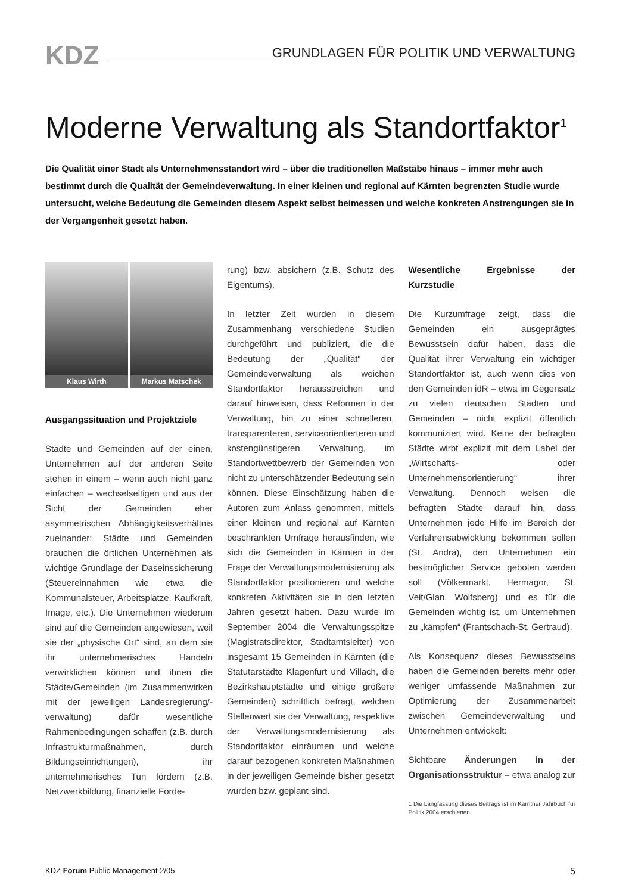KDZ
GRUNDLAGEN FÜR POLITIK UND VERWALTUNG
Moderne Verwaltung als Standortfaktor<sup>1</sup>
Die Qualität einer Stadt als Unternehmensstandort wird – über die traditionellen Maßstäbe hinaus – immer mehr auch bestimmt durch die Qualität der Gemeindeverwaltung. In einer kleinen und regional auf Kärnten begrenzten Studie wurde untersucht, welche Bedeutung die Gemeinden diesem Aspekt selbst beimessen und welche konkreten Anstrengungen sie in der Vergangenheit gesetzt haben.
Klaus Wirth Markus Matschek
Ausgangssituation und Projektziele
Städte und Gemeinden auf der einen, Unternehmen auf der anderen Seite stehen in einem – wenn auch nicht ganz einfachen – wechselseitigen und aus der Sicht der Gemeinden eher asymmetrischen Abhängigkeitsverhältnis zueinander: Städte und Gemeinden brauchen die örtlichen Unternehmen als wichtige Grundlage der Daseinssicherung (Steuereinnahmen wie etwa die Kommunalsteuer, Arbeitsplätze, Kaufkraft, Image, etc.). Die Unternehmen wiederum sind auf die Gemeinden angewiesen, weil sie der „physische Ort“ sind, an dem sie ihr unternehmerisches Handeln verwirklichen können und ihnen die Städte/Gemeinden (im Zusammenwirken mit der jeweiligen Landesregierung/-verwaltung) dafür wesentliche Rahmenbedingungen schaffen (z.B. durch Infrastrukturmaßnahmen, durch Bildungseinrichtungen), ihr unternehmerisches Tun fördern (z.B. Netzwerkbildung, finanzielle Förde-
rung) bzw. absichern (z.B. Schutz des Eigentums).
In letzter Zeit wurden in diesem Zusammenhang verschiedene Studien durchgeführt und publiziert, die die Bedeutung der „Qualität“ der Gemeindeverwaltung als weichen Standortfaktor herausstreichen und darauf hinweisen, dass Reformen in der Verwaltung, hin zu einer schnelleren, transparenteren, serviceorientierteren und kostengünstigeren Verwaltung, im Standortwettbewerb der Gemeinden von nicht zu unterschätzender Bedeutung sein können. Diese Einschätzung haben die Autoren zum Anlass genommen, mittels einer kleinen und regional auf Kärnten beschränkten Umfrage herausfinden, wie sich die Gemeinden in Kärnten in der Frage der Verwaltungsmodernisierung als Standortfaktor positionieren und welche konkreten Aktivitäten sie in den letzten Jahren gesetzt haben. Dazu wurde im September 2004 die Verwaltungsspitze (Magistratsdirektor, Stadtamtsleiter) von insgesamt 15 Gemeinden in Kärnten (die Statutarstädte Klagenfurt und Villach, die Bezirkshauptstädte und einige größere Gemeinden) schriftlich befragt, welchen Stellenwert sie der Verwaltung, respektive der Verwaltungsmodernisierung als Standortfaktor einräumen und welche darauf bezogenen konkreten Maßnahmen in der jeweiligen Gemeinde bisher gesetzt wurden bzw. geplant sind.
Wesentliche Ergebnisse der Kurzstudie
Die Kurzumfrage zeigt, dass die Gemeinden ein ausgeprägtes Bewusstsein dafür haben, dass die Qualität ihrer Verwaltung ein wichtiger Standortfaktor ist, auch wenn dies von den Gemeinden idR – etwa im Gegensatz zu vielen deutschen Städten und Gemeinden – nicht explizit öffentlich kommuniziert wird. Keine der befragten Städte wirbt explizit mit dem Label der „Wirtschafts- oder Unternehmensorientierung“ ihrer Verwaltung. Dennoch weisen die befragten Städte darauf hin, dass Unternehmen jede Hilfe im Bereich der Verfahrensabwicklung bekommen sollen (St. Andrä), den Unternehmen ein bestmöglicher Service geboten werden soll (Völkermarkt, Hermagor, St. Veit/Glan, Wolfsberg) und es für die Gemeinden wichtig ist, um Unternehmen zu „kämpfen“ (Frantschach-St. Gertraud).
Als Konsequenz dieses Bewusstseins haben die Gemeinden bereits mehr oder weniger umfassende Maßnahmen zur Optimierung der Zusammenarbeit zwischen Gemeindeverwaltung und Unternehmen entwickelt:
Sichtbare Änderungen in der Organisationsstruktur – etwa analog zur
1 Die Langfassung dieses Beitrags ist im Kärntner Jahrbuch für Politik 2004 erschienen.
KDZ Forum Public Management 2/05 5